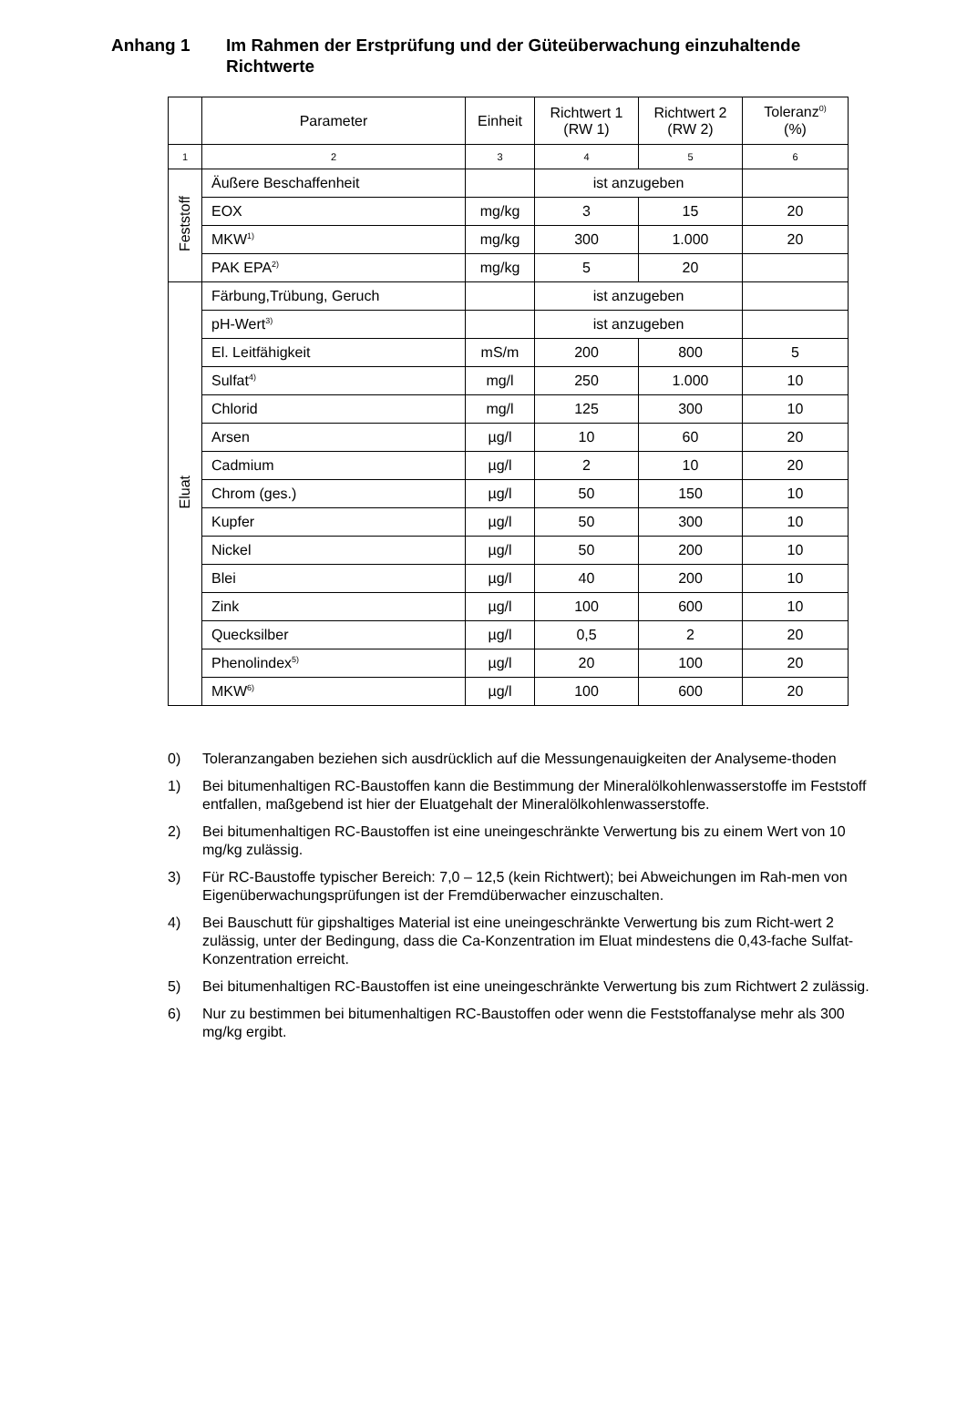Anhang 1 Im Rahmen der Erstprüfung und der Güteüberwachung einzuhaltende Richtwerte
| | Parameter | Einheit | Richtwert 1 (RW 1) | Richtwert 2 (RW 2) | Toleranz<sup>0)</sup> (%) |
| --- | --- | --- | --- | --- | --- |
| 1 | 2 | 3 | 4 | 5 | 6 |
| Feststoff | Äußere Beschaffenheit | | ist anzugeben | | |
| | EOX | mg/kg | 3 | 15 | 20 |
| | MKW<sup>1)</sup> | mg/kg | 300 | 1.000 | 20 |
| | PAK EPA<sup>2)</sup> | mg/kg | 5 | 20 | |
| Eluat | Färbung,Trübung, Geruch | | ist anzugeben | | |
| | pH-Wert<sup>3)</sup> | | ist anzugeben | | |
| | El. Leitfähigkeit | mS/m | 200 | 800 | 5 |
| | Sulfat<sup>4)</sup> | mg/l | 250 | 1.000 | 10 |
| | Chlorid | mg/l | 125 | 300 | 10 |
| | Arsen | µg/l | 10 | 60 | 20 |
| | Cadmium | µg/l | 2 | 10 | 20 |
| | Chrom (ges.) | µg/l | 50 | 150 | 10 |
| | Kupfer | µg/l | 50 | 300 | 10 |
| | Nickel | µg/l | 50 | 200 | 10 |
| | Blei | µg/l | 40 | 200 | 10 |
| | Zink | µg/l | 100 | 600 | 10 |
| | Quecksilber | µg/l | 0,5 | 2 | 20 |
| | Phenolindex<sup>5)</sup> | µg/l | 20 | 100 | 20 |
| | MKW<sup>6)</sup> | µg/l | 100 | 600 | 20 |
0) Toleranzangaben beziehen sich ausdrücklich auf die Messungenauigkeiten der Analyseme-thoden
1) Bei bitumenhaltigen RC-Baustoffen kann die Bestimmung der Mineralölkohlenwasserstoffe im Feststoff entfallen, maßgebend ist hier der Eluatgehalt der Mineralölkohlenwasserstoffe.
2) Bei bitumenhaltigen RC-Baustoffen ist eine uneingeschränkte Verwertung bis zu einem Wert von 10 mg/kg zulässig.
3) Für RC-Baustoffe typischer Bereich: 7,0 – 12,5 (kein Richtwert); bei Abweichungen im Rah-men von Eigenüberwachungsprüfungen ist der Fremdüberwacher einzuschalten.
4) Bei Bauschutt für gipshaltiges Material ist eine uneingeschränkte Verwertung bis zum Richt-wert 2 zulässig, unter der Bedingung, dass die Ca-Konzentration im Eluat mindestens die 0,43-fache Sulfat-Konzentration erreicht.
5) Bei bitumenhaltigen RC-Baustoffen ist eine uneingeschränkte Verwertung bis zum Richtwert 2 zulässig.
6) Nur zu bestimmen bei bitumenhaltigen RC-Baustoffen oder wenn die Feststoffanalyse mehr als 300 mg/kg ergibt.